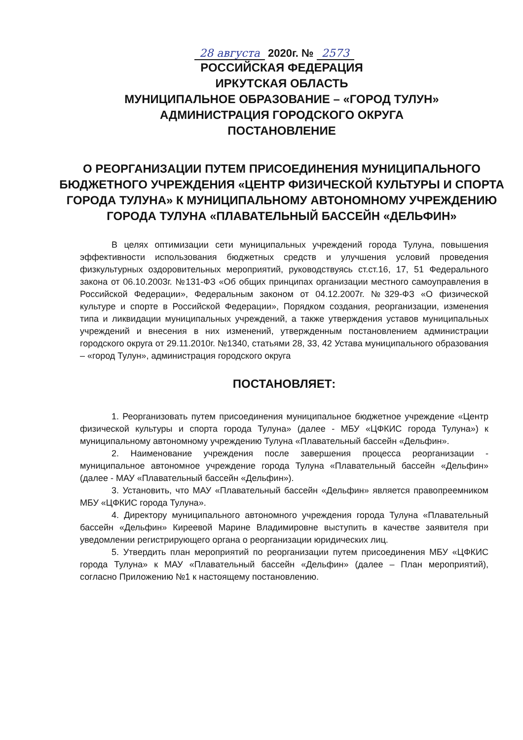28 августа 2020г. № 2573
РОССИЙСКАЯ ФЕДЕРАЦИЯ
ИРКУТСКАЯ ОБЛАСТЬ
МУНИЦИПАЛЬНОЕ ОБРАЗОВАНИЕ – «ГОРОД ТУЛУН»
АДМИНИСТРАЦИЯ ГОРОДСКОГО ОКРУГА
ПОСТАНОВЛЕНИЕ
О РЕОРГАНИЗАЦИИ ПУТЕМ ПРИСОЕДИНЕНИЯ МУНИЦИПАЛЬНОГО БЮДЖЕТНОГО УЧРЕЖДЕНИЯ «ЦЕНТР ФИЗИЧЕСКОЙ КУЛЬТУРЫ И СПОРТА ГОРОДА ТУЛУНА» К МУНИЦИПАЛЬНОМУ АВТОНОМНОМУ УЧРЕЖДЕНИЮ ГОРОДА ТУЛУНА «ПЛАВАТЕЛЬНЫЙ БАССЕЙН «ДЕЛЬФИН»
В целях оптимизации сети муниципальных учреждений города Тулуна, повышения эффективности использования бюджетных средств и улучшения условий проведения физкультурных оздоровительных мероприятий, руководствуясь ст.ст.16, 17, 51 Федерального закона от 06.10.2003г. №131-ФЗ «Об общих принципах организации местного самоуправления в Российской Федерации», Федеральным законом от 04.12.2007г. №329-ФЗ «О физической культуре и спорте в Российской Федерации», Порядком создания, реорганизации, изменения типа и ликвидации муниципальных учреждений, а также утверждения уставов муниципальных учреждений и внесения в них изменений, утвержденным постановлением администрации городского округа от 29.11.2010г. №1340, статьями 28, 33, 42 Устава муниципального образования – «город Тулун», администрация городского округа
ПОСТАНОВЛЯЕТ:
1. Реорганизовать путем присоединения муниципальное бюджетное учреждение «Центр физической культуры и спорта города Тулуна» (далее - МБУ «ЦФКИС города Тулуна») к муниципальному автономному учреждению Тулуна «Плавательный бассейн «Дельфин».
2. Наименование учреждения после завершения процесса реорганизации - муниципальное автономное учреждение города Тулуна «Плавательный бассейн «Дельфин» (далее - МАУ «Плавательный бассейн «Дельфин»).
3. Установить, что МАУ «Плавательный бассейн «Дельфин» является правопреемником МБУ «ЦФКИС города Тулуна».
4. Директору муниципального автономного учреждения города Тулуна «Плавательный бассейн «Дельфин» Киреевой Марине Владимировне выступить в качестве заявителя при уведомлении регистрирующего органа о реорганизации юридических лиц.
5. Утвердить план мероприятий по реорганизации путем присоединения МБУ «ЦФКИС города Тулуна» к МАУ «Плавательный бассейн «Дельфин» (далее – План мероприятий), согласно Приложению №1 к настоящему постановлению.